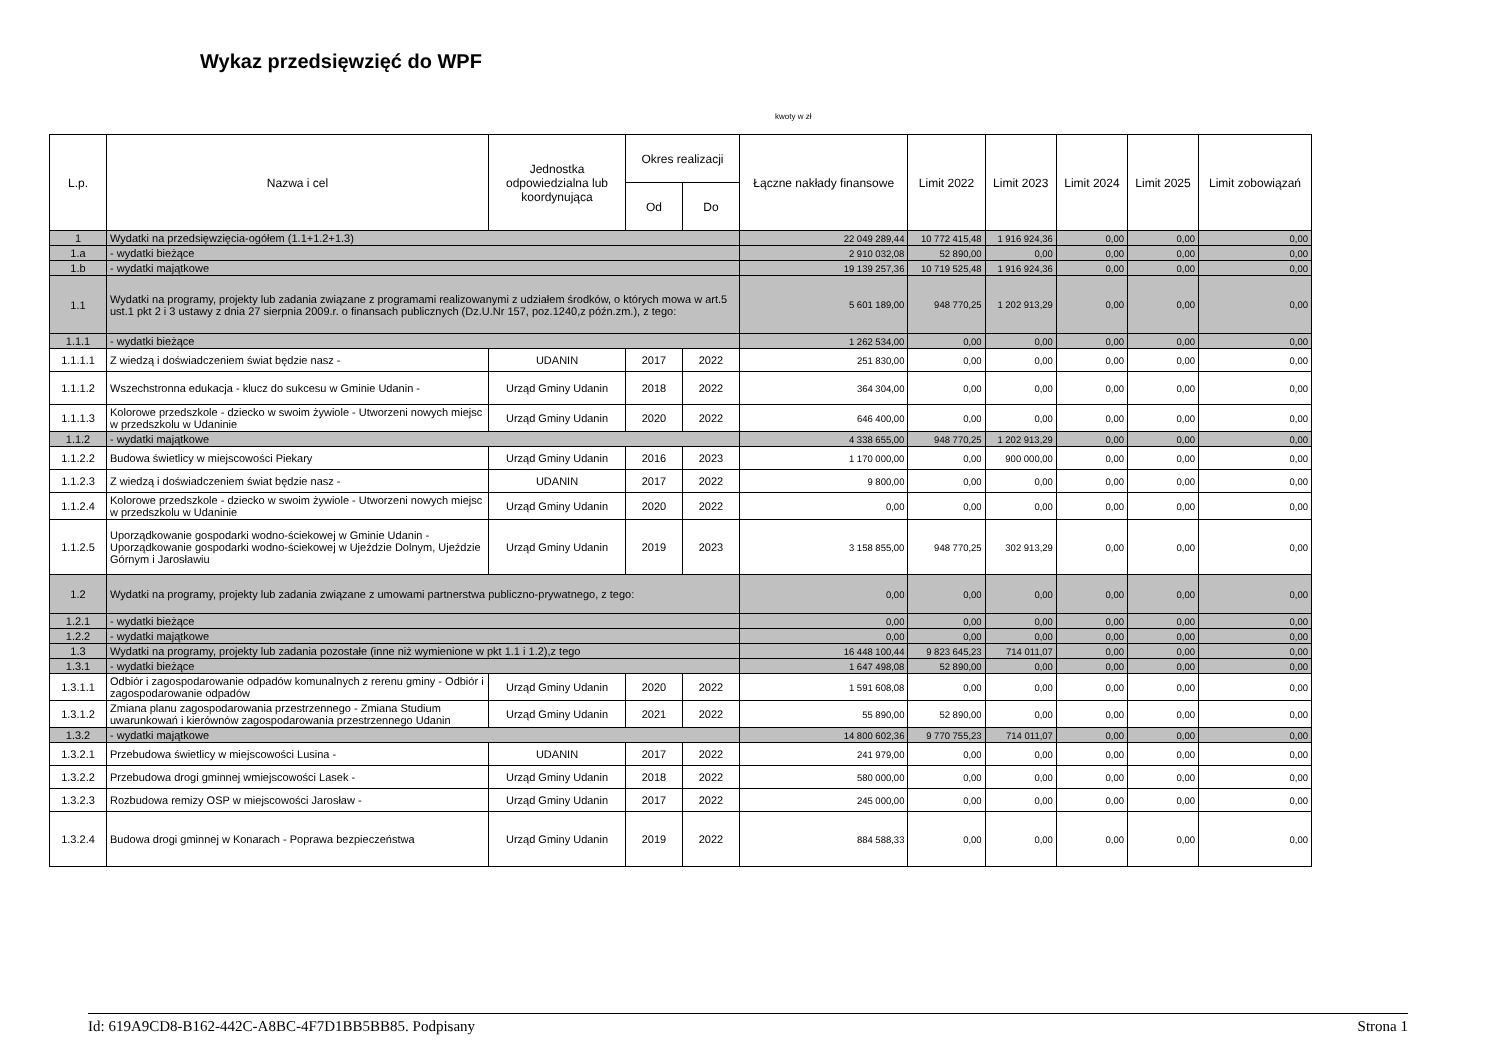Wykaz przedsięwzięć do WPF
kwoty w zł
| L.p. | Nazwa i cel | Jednostka odpowiedzialna lub koordynująca | Okres realizacji | | Łączne nakłady finansowe | Limit 2022 | Limit 2023 | Limit 2024 | Limit 2025 | Limit zobowiązań |
| --- | --- | --- | --- | --- | --- | --- | --- | --- | --- | --- |
| | | | Od | Do | | | | | | |
| 1 | Wydatki na przedsięwzięcia-ogółem (1.1+1.2+1.3) | | | | 22 049 289,44 | 10 772 415,48 | 1 916 924,36 | 0,00 | 0,00 | 0,00 |
| 1.a | - wydatki bieżące | | | | 2 910 032,08 | 52 890,00 | 0,00 | 0,00 | 0,00 | 0,00 |
| 1.b | - wydatki majątkowe | | | | 19 139 257,36 | 10 719 525,48 | 1 916 924,36 | 0,00 | 0,00 | 0,00 |
| 1.1 | Wydatki na programy, projekty lub zadania związane z programami realizowanymi z udziałem środków, o których mowa w art.5 ust.1 pkt 2 i 3 ustawy z dnia 27 sierpnia 2009.r. o finansach publicznych (Dz.U.Nr 157, poz.1240,z późn.zm.), z tego: | | | | 5 601 189,00 | 948 770,25 | 1 202 913,29 | 0,00 | 0,00 | 0,00 |
| 1.1.1 | - wydatki bieżące | | | | 1 262 534,00 | 0,00 | 0,00 | 0,00 | 0,00 | 0,00 |
| 1.1.1.1 | Z wiedzą i doświadczeniem świat będzie nasz - | UDANIN | 2017 | 2022 | 251 830,00 | 0,00 | 0,00 | 0,00 | 0,00 | 0,00 |
| 1.1.1.2 | Wszechstronna edukacja - klucz do sukcesu w Gminie Udanin - | Urząd Gminy Udanin | 2018 | 2022 | 364 304,00 | 0,00 | 0,00 | 0,00 | 0,00 | 0,00 |
| 1.1.1.3 | Kolorowe przedszkole - dziecko w swoim żywiole - Utworzeni nowych miejsc w przedszkolu w Udaninie | Urząd Gminy Udanin | 2020 | 2022 | 646 400,00 | 0,00 | 0,00 | 0,00 | 0,00 | 0,00 |
| 1.1.2 | - wydatki majątkowe | | | | 4 338 655,00 | 948 770,25 | 1 202 913,29 | 0,00 | 0,00 | 0,00 |
| 1.1.2.2 | Budowa świetlicy w miejscowości Piekary | Urząd Gminy Udanin | 2016 | 2023 | 1 170 000,00 | 0,00 | 900 000,00 | 0,00 | 0,00 | 0,00 |
| 1.1.2.3 | Z wiedzą i doświadczeniem świat będzie nasz - | UDANIN | 2017 | 2022 | 9 800,00 | 0,00 | 0,00 | 0,00 | 0,00 | 0,00 |
| 1.1.2.4 | Kolorowe przedszkole - dziecko w swoim żywiole - Utworzeni nowych miejsc w przedszkolu w Udaninie | Urząd Gminy Udanin | 2020 | 2022 | 0,00 | 0,00 | 0,00 | 0,00 | 0,00 | 0,00 |
| 1.1.2.5 | Uporządkowanie gospodarki wodno-ściekowej w Gminie Udanin - Uporządkowanie gospodarki wodno-ściekowej w Ujeździe Dolnym, Ujeździe Górnym i Jarosławiu | Urząd Gminy Udanin | 2019 | 2023 | 3 158 855,00 | 948 770,25 | 302 913,29 | 0,00 | 0,00 | 0,00 |
| 1.2 | Wydatki na programy, projekty lub zadania związane z umowami partnerstwa publiczno-prywatnego, z tego: | | | | 0,00 | 0,00 | 0,00 | 0,00 | 0,00 | 0,00 |
| 1.2.1 | - wydatki bieżące | | | | 0,00 | 0,00 | 0,00 | 0,00 | 0,00 | 0,00 |
| 1.2.2 | - wydatki majątkowe | | | | 0,00 | 0,00 | 0,00 | 0,00 | 0,00 | 0,00 |
| 1.3 | Wydatki na programy, projekty lub zadania pozostałe (inne niż wymienione w pkt 1.1 i 1.2),z tego | | | | 16 448 100,44 | 9 823 645,23 | 714 011,07 | 0,00 | 0,00 | 0,00 |
| 1.3.1 | - wydatki bieżące | | | | 1 647 498,08 | 52 890,00 | 0,00 | 0,00 | 0,00 | 0,00 |
| 1.3.1.1 | Odbiór i zagospodarowanie odpadów komunalnych z rerenu gminy - Odbiór i zagospodarowanie odpadów | Urząd Gminy Udanin | 2020 | 2022 | 1 591 608,08 | 0,00 | 0,00 | 0,00 | 0,00 | 0,00 |
| 1.3.1.2 | Zmiana planu zagospodarowania przestrzennego - Zmiana Studium uwarunkowań i kierównów zagospodarowania przestrzennego Udanin | Urząd Gminy Udanin | 2021 | 2022 | 55 890,00 | 52 890,00 | 0,00 | 0,00 | 0,00 | 0,00 |
| 1.3.2 | - wydatki majątkowe | | | | 14 800 602,36 | 9 770 755,23 | 714 011,07 | 0,00 | 0,00 | 0,00 |
| 1.3.2.1 | Przebudowa świetlicy w miejscowości Lusina - | UDANIN | 2017 | 2022 | 241 979,00 | 0,00 | 0,00 | 0,00 | 0,00 | 0,00 |
| 1.3.2.2 | Przebudowa drogi gminnej wmiejscowości Lasek - | Urząd Gminy Udanin | 2018 | 2022 | 580 000,00 | 0,00 | 0,00 | 0,00 | 0,00 | 0,00 |
| 1.3.2.3 | Rozbudowa remizy OSP w miejscowości Jarosław - | Urząd Gminy Udanin | 2017 | 2022 | 245 000,00 | 0,00 | 0,00 | 0,00 | 0,00 | 0,00 |
| 1.3.2.4 | Budowa drogi gminnej w Konarach - Poprawa bezpieczeństwa | Urząd Gminy Udanin | 2019 | 2022 | 884 588,33 | 0,00 | 0,00 | 0,00 | 0,00 | 0,00 |
Id: 619A9CD8-B162-442C-A8BC-4F7D1BB5BB85. Podpisany Strona 1